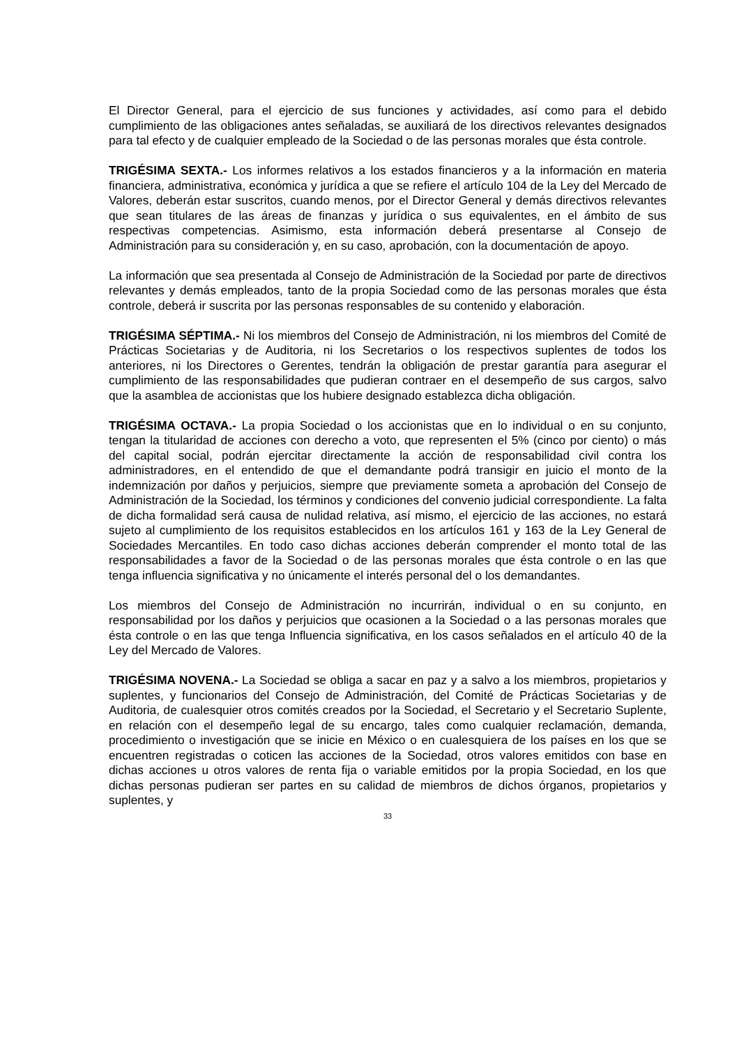El Director General, para el ejercicio de sus funciones y actividades, así como para el debido cumplimiento de las obligaciones antes señaladas, se auxiliará de los directivos relevantes designados para tal efecto y de cualquier empleado de la Sociedad o de las personas morales que ésta controle.
TRIGÉSIMA SEXTA.- Los informes relativos a los estados financieros y a la información en materia financiera, administrativa, económica y jurídica a que se refiere el artículo 104 de la Ley del Mercado de Valores, deberán estar suscritos, cuando menos, por el Director General y demás directivos relevantes que sean titulares de las áreas de finanzas y jurídica o sus equivalentes, en el ámbito de sus respectivas competencias. Asimismo, esta información deberá presentarse al Consejo de Administración para su consideración y, en su caso, aprobación, con la documentación de apoyo.
La información que sea presentada al Consejo de Administración de la Sociedad por parte de directivos relevantes y demás empleados, tanto de la propia Sociedad como de las personas morales que ésta controle, deberá ir suscrita por las personas responsables de su contenido y elaboración.
TRIGÉSIMA SÉPTIMA.- Ni los miembros del Consejo de Administración, ni los miembros del Comité de Prácticas Societarias y de Auditoria, ni los Secretarios o los respectivos suplentes de todos los anteriores, ni los Directores o Gerentes, tendrán la obligación de prestar garantía para asegurar el cumplimiento de las responsabilidades que pudieran contraer en el desempeño de sus cargos, salvo que la asamblea de accionistas que los hubiere designado establezca dicha obligación.
TRIGÉSIMA OCTAVA.- La propia Sociedad o los accionistas que en lo individual o en su conjunto, tengan la titularidad de acciones con derecho a voto, que representen el 5% (cinco por ciento) o más del capital social, podrán ejercitar directamente la acción de responsabilidad civil contra los administradores, en el entendido de que el demandante podrá transigir en juicio el monto de la indemnización por daños y perjuicios, siempre que previamente someta a aprobación del Consejo de Administración de la Sociedad, los términos y condiciones del convenio judicial correspondiente. La falta de dicha formalidad será causa de nulidad relativa, así mismo, el ejercicio de las acciones, no estará sujeto al cumplimiento de los requisitos establecidos en los artículos 161 y 163 de la Ley General de Sociedades Mercantiles. En todo caso dichas acciones deberán comprender el monto total de las responsabilidades a favor de la Sociedad o de las personas morales que ésta controle o en las que tenga influencia significativa y no únicamente el interés personal del o los demandantes.
Los miembros del Consejo de Administración no incurrirán, individual o en su conjunto, en responsabilidad por los daños y perjuicios que ocasionen a la Sociedad o a las personas morales que ésta controle o en las que tenga Influencia significativa, en los casos señalados en el artículo 40 de la Ley del Mercado de Valores.
TRIGÉSIMA NOVENA.- La Sociedad se obliga a sacar en paz y a salvo a los miembros, propietarios y suplentes, y funcionarios del Consejo de Administración, del Comité de Prácticas Societarias y de Auditoria, de cualesquier otros comités creados por la Sociedad, el Secretario y el Secretario Suplente, en relación con el desempeño legal de su encargo, tales como cualquier reclamación, demanda, procedimiento o investigación que se inicie en México o en cualesquiera de los países en los que se encuentren registradas o coticen las acciones de la Sociedad, otros valores emitidos con base en dichas acciones u otros valores de renta fija o variable emitidos por la propia Sociedad, en los que dichas personas pudieran ser partes en su calidad de miembros de dichos órganos, propietarios y suplentes, y
33